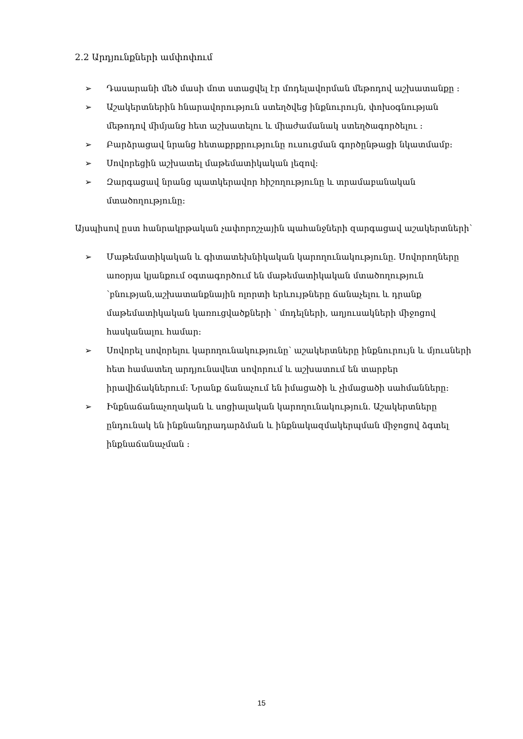2.2 Արդյունքների ամփոփում
➢ Դասարանի մեծ մասի մոտ ստացվել էր մոդելավորման մեթոդով աշխատանքը :
➢ Աշակերտներին հնարավորություն ստեղծվեց ինքնուրույն, փոխօգնության մեթոդով միմյանց հետ աշխատելու և միաժամանակ ստեղծագործելու :
➢ Բարձրացավ նրանց հետաքրքրությունը ուսուցման գործընթացի նկատմամբ:
➢ Սովորեցին աշխատել մաթեմատիկական լեզով:
➢ Զարգացավ նրանց պատկերավոր հիշողությունը և տրամաբանական մտածողությունը:
Այսպիսով ըստ հանրակրթական չափորոշչային պահանջների զարգացավ աշակերտների՝
➢ Մաթեմատիկական և գիտատեխնիկական կարողունակությունը. Սովորողները առօրյա կյանքում օգտագործում են մաթեմատիկական մտածողություն ՝բնության,աշխատանքնային ոլորտի երևույթները ճանաչելու և դրանք մաթեմատիկական կառուցվածքների ՝ մոդելների, աղյուսակների միջոցով հասկանալու համար:
➢ Սովորել սովորելու կարողունակությունը՝ աշակերտները ինքնուրույն և մյուսների հետ համատեղ արդյունավետ սովորում և աշխատում են տարբեր իրավիճակներում: Նրանք ճանաչում են իմացածի և չիմացածի սահմանները:
➢ Ինքնաճանաչողական և սոցիալական կարողունակություն. Աշակերտները ընդունակ են ինքնանդրադարձման և ինքնակազմակերպման միջոցով ձգտել ինքնաճանաչման :
15